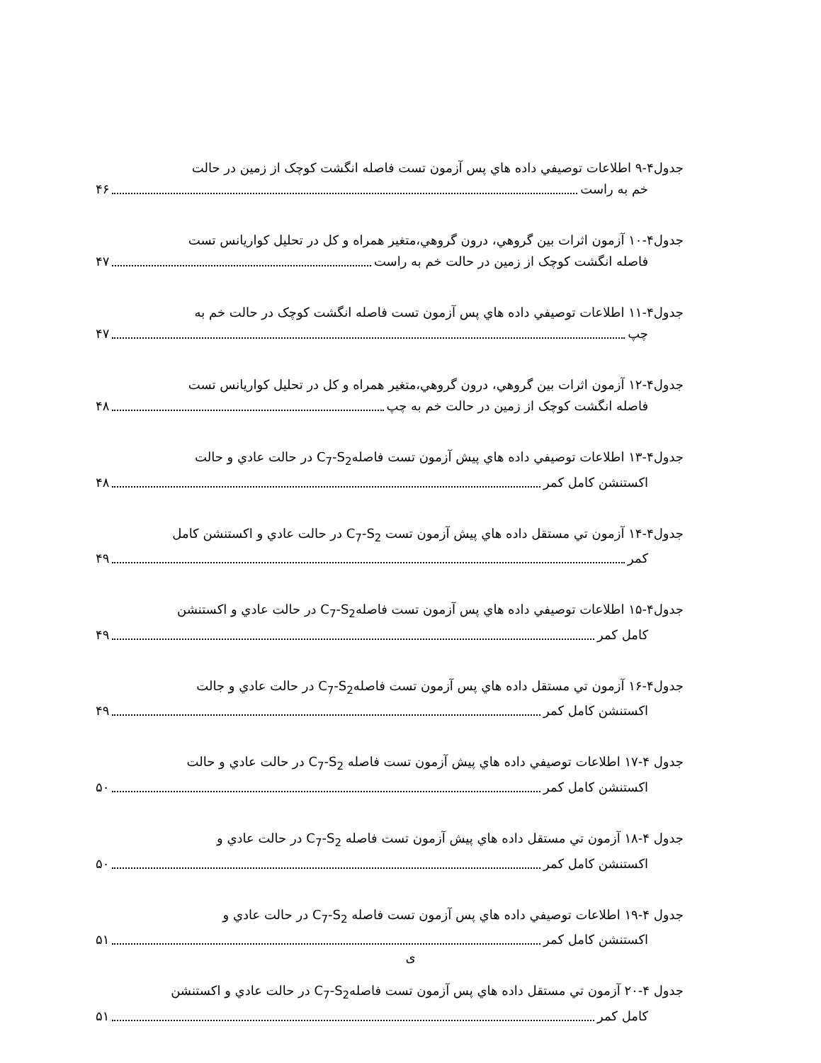جدول۴-۹ اطلاعات توصيفي داده هاي پس آزمون تست فاصله انگشت کوچک از زمين در حالت
خم به راست ۴۶
جدول۴-۱۰ آزمون اثرات بين گروهي، درون گروهي،متغير همراه و کل در تحليل کواريانس تست
فاصله انگشت کوچک از زمين در حالت خم به راست ۴۷
جدول۴-۱۱ اطلاعات توصيفي داده هاي پس آزمون تست فاصله انگشت کوچک در حالت خم به
چپ ۴۷
جدول۴-۱۲ آزمون اثرات بين گروهي، درون گروهي،متغير همراه و کل در تحليل کواريانس تست
فاصله انگشت کوچک از زمين در حالت خم به چپ ۴۸
جدول۴-۱۳ اطلاعات توصيفي داده هاي پيش آزمون تست فاصلهC<sub>7</sub>-S<sub>2</sub> در حالت عادي و حالت
اکستنشن کامل کمر ۴۸
جدول۴-۱۴ آزمون تي مستقل داده هاي پيش آزمون تست C<sub>7</sub>-S<sub>2</sub> در حالت عادي و اکستنشن کامل
کمر ۴۹
جدول۴-۱۵ اطلاعات توصيفي داده هاي پس آزمون تست فاصلهC<sub>7</sub>-S<sub>2</sub> در حالت عادي و اکستنشن
کامل کمر ۴۹
جدول۴-۱۶ آزمون تي مستقل داده هاي پس آزمون تست فاصلهC<sub>7</sub>-S<sub>2</sub> در حالت عادي و جالت
اکستنشن کامل کمر ۴۹
جدول ۴-۱۷ اطلاعات توصيفي داده هاي پيش آزمون تست فاصله C<sub>7</sub>-S<sub>2</sub> در حالت عادي و حالت
اکستنشن کامل کمر ۵۰
جدول ۴-۱۸ آزمون تي مستقل داده هاي پيش آزمون تست فاصله C<sub>7</sub>-S<sub>2</sub> در حالت عادي و
اکستنشن کامل کمر ۵۰
جدول ۴-۱۹ اطلاعات توصيفي داده هاي پس آزمون تست فاصله C<sub>7</sub>-S<sub>2</sub> در حالت عادي و
اکستنشن کامل کمر ۵۱
جدول ۴-۲۰ آزمون تي مستقل داده هاي پس آزمون تست فاصلهC<sub>7</sub>-S<sub>2</sub> در حالت عادي و اکستنشن
کامل کمر ۵۱
ی